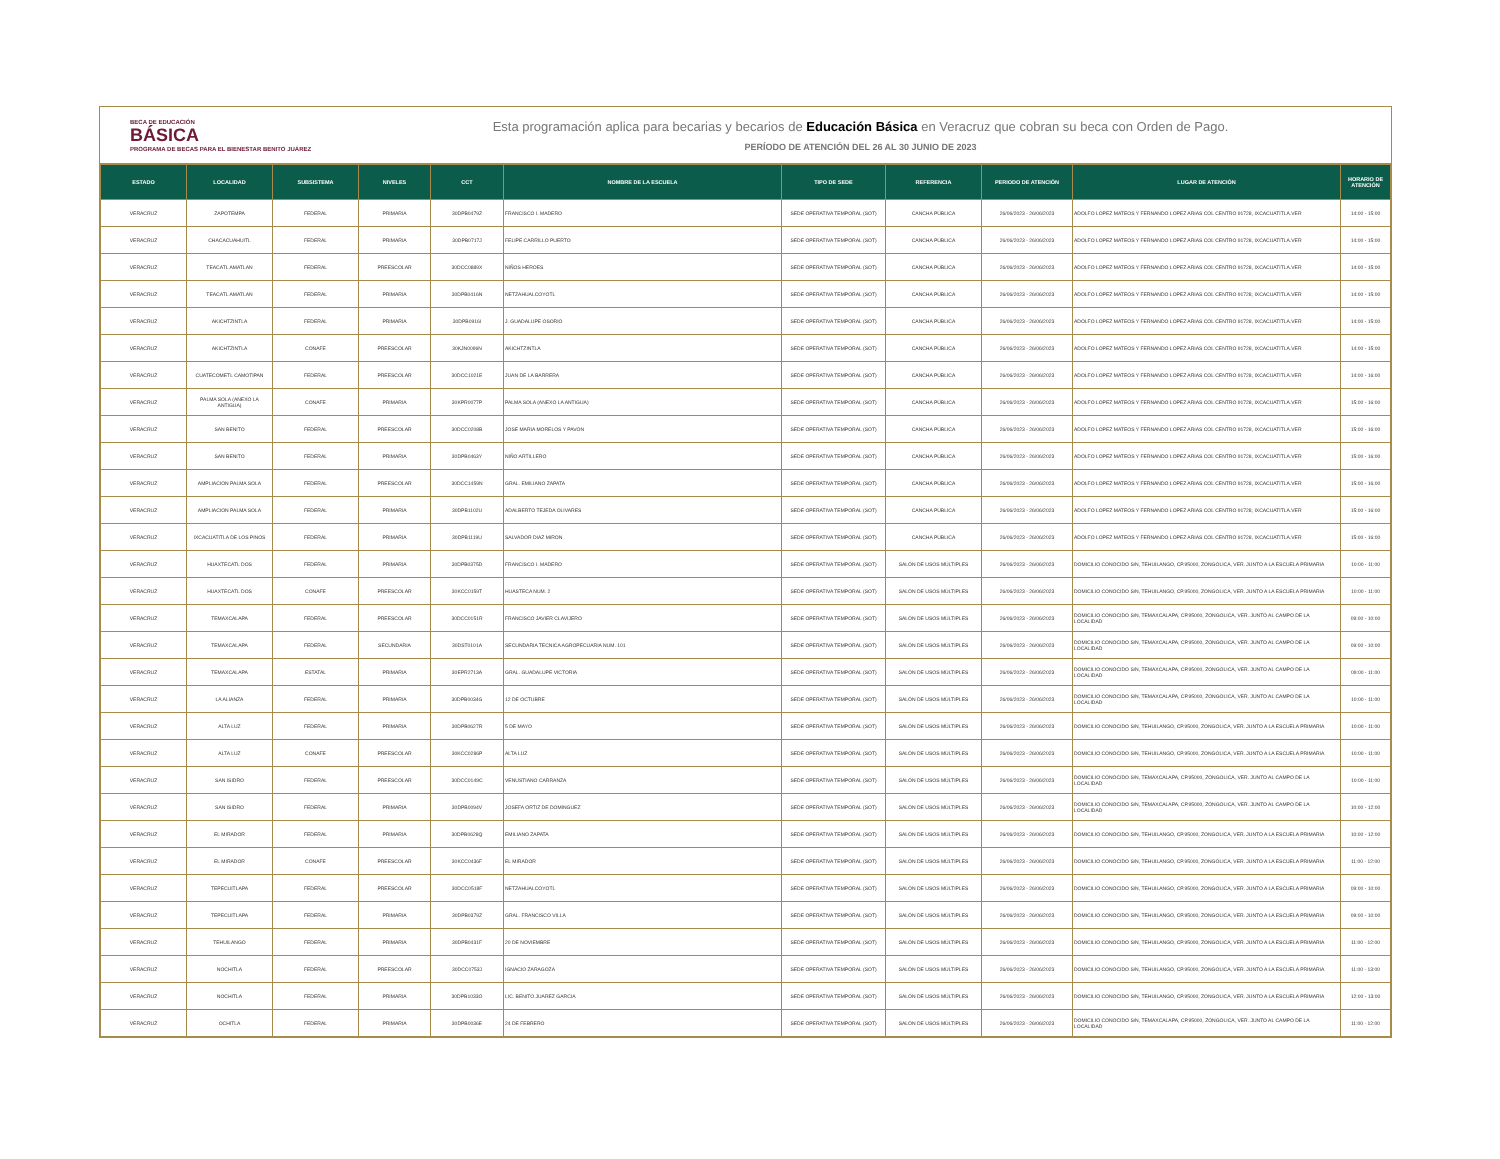BECA DE EDUCACIÓN
BÁSICA
PROGRAMA DE BECAS PARA EL BIENESTAR BENITO JUÁREZ
Esta programación aplica para becarias y becarios de Educación Básica en Veracruz que cobran su beca con Orden de Pago.
PERÍODO DE ATENCIÓN DEL 26 AL 30 JUNIO DE 2023
| ESTADO | LOCALIDAD | SUBSISTEMA | NIVELES | CCT | NOMBRE DE LA ESCUELA | TIPO DE SEDE | REFERENCIA | PERIODO DE ATENCIÓN | LUGAR DE ATENCIÓN | HORARIO DE ATENCIÓN |
| --- | --- | --- | --- | --- | --- | --- | --- | --- | --- | --- |
| VERACRUZ | ZAPOTEMPA | FEDERAL | PRIMARIA | 30DPB0479Z | FRANCISCO I. MADERO | SEDE OPERATIVA TEMPORAL (SOT) | CANCHA PÚBLICA | 26/06/2023 - 26/06/2023 | ADOLFO LOPEZ MATEOS Y FERNANDO LOPEZ ARIAS COL CENTRO 91728, IXCACUATITLA.VER | 14:00 - 15:00 |
| VERACRUZ | CHACACUAHUITL | FEDERAL | PRIMARIA | 30DPB0717J | FELIPE CARRILLO PUERTO | SEDE OPERATIVA TEMPORAL (SOT) | CANCHA PÚBLICA | 26/06/2023 - 26/06/2023 | ADOLFO LOPEZ MATEOS Y FERNANDO LOPEZ ARIAS COL CENTRO 91728, IXCACUATITLA.VER | 14:00 - 15:00 |
| VERACRUZ | TEACATL AMATLAN | FEDERAL | PREESCOLAR | 30DCC0889X | NIÑOS HEROES | SEDE OPERATIVA TEMPORAL (SOT) | CANCHA PÚBLICA | 26/06/2023 - 26/06/2023 | ADOLFO LOPEZ MATEOS Y FERNANDO LOPEZ ARIAS COL CENTRO 91728, IXCACUATITLA.VER | 14:00 - 15:00 |
| VERACRUZ | TEACATL AMATLAN | FEDERAL | PRIMARIA | 30DPB0416N | NETZAHUALCOYOTL | SEDE OPERATIVA TEMPORAL (SOT) | CANCHA PÚBLICA | 26/06/2023 - 26/06/2023 | ADOLFO LOPEZ MATEOS Y FERNANDO LOPEZ ARIAS COL CENTRO 91728, IXCACUATITLA.VER | 14:00 - 15:00 |
| VERACRUZ | AKICHTZINTLA | FEDERAL | PRIMARIA | 30DPB0916I | J. GUADALUPE OSORIO | SEDE OPERATIVA TEMPORAL (SOT) | CANCHA PÚBLICA | 26/06/2023 - 26/06/2023 | ADOLFO LOPEZ MATEOS Y FERNANDO LOPEZ ARIAS COL CENTRO 91728, IXCACUATITLA.VER | 14:00 - 15:00 |
| VERACRUZ | AKICHTZINTLA | CONAFE | PREESCOLAR | 30KJN0096N | AKICHTZINTLA | SEDE OPERATIVA TEMPORAL (SOT) | CANCHA PÚBLICA | 26/06/2023 - 26/06/2023 | ADOLFO LOPEZ MATEOS Y FERNANDO LOPEZ ARIAS COL CENTRO 91728, IXCACUATITLA.VER | 14:00 - 15:00 |
| VERACRUZ | CUATECOMETL CAMOTIPAN | FEDERAL | PREESCOLAR | 30DCC1021E | JUAN DE LA BARRERA | SEDE OPERATIVA TEMPORAL (SOT) | CANCHA PÚBLICA | 26/06/2023 - 26/06/2023 | ADOLFO LOPEZ MATEOS Y FERNANDO LOPEZ ARIAS COL CENTRO 91728, IXCACUATITLA.VER | 14:00 - 16:00 |
| VERACRUZ | PALMA SOLA (ANEXO LA ANTIGUA) | CONAFE | PRIMARIA | 30KPR0077P | PALMA SOLA (ANEXO LA ANTIGUA) | SEDE OPERATIVA TEMPORAL (SOT) | CANCHA PÚBLICA | 26/06/2023 - 26/06/2023 | ADOLFO LOPEZ MATEOS Y FERNANDO LOPEZ ARIAS COL CENTRO 91728, IXCACUATITLA.VER | 15:00 - 16:00 |
| VERACRUZ | SAN BENITO | FEDERAL | PREESCOLAR | 30DCC0208B | JOSE MARIA MORELOS Y PAVON | SEDE OPERATIVA TEMPORAL (SOT) | CANCHA PÚBLICA | 26/06/2023 - 26/06/2023 | ADOLFO LOPEZ MATEOS Y FERNANDO LOPEZ ARIAS COL CENTRO 91728, IXCACUATITLA.VER | 15:00 - 16:00 |
| VERACRUZ | SAN BENITO | FEDERAL | PRIMARIA | 30DPB0463Y | NIÑO ARTILLERO | SEDE OPERATIVA TEMPORAL (SOT) | CANCHA PÚBLICA | 26/06/2023 - 26/06/2023 | ADOLFO LOPEZ MATEOS Y FERNANDO LOPEZ ARIAS COL CENTRO 91728, IXCACUATITLA.VER | 15:00 - 16:00 |
| VERACRUZ | AMPLIACION PALMA SOLA | FEDERAL | PREESCOLAR | 30DCC1459N | GRAL. EMILIANO ZAPATA | SEDE OPERATIVA TEMPORAL (SOT) | CANCHA PÚBLICA | 26/06/2023 - 26/06/2023 | ADOLFO LOPEZ MATEOS Y FERNANDO LOPEZ ARIAS COL CENTRO 91728, IXCACUATITLA.VER | 15:00 - 16:00 |
| VERACRUZ | AMPLIACION PALMA SOLA | FEDERAL | PRIMARIA | 30DPB1102U | ADALBERTO TEJEDA OLIVARES | SEDE OPERATIVA TEMPORAL (SOT) | CANCHA PÚBLICA | 26/06/2023 - 26/06/2023 | ADOLFO LOPEZ MATEOS Y FERNANDO LOPEZ ARIAS COL CENTRO 91728, IXCACUATITLA.VER | 15:00 - 16:00 |
| VERACRUZ | IXCACUATITLA DE LOS PINOS | FEDERAL | PRIMARIA | 30DPB1119U | SALVADOR DIAZ MIRON | SEDE OPERATIVA TEMPORAL (SOT) | CANCHA PÚBLICA | 26/06/2023 - 26/06/2023 | ADOLFO LOPEZ MATEOS Y FERNANDO LOPEZ ARIAS COL CENTRO 91728, IXCACUATITLA.VER | 15:00 - 16:00 |
| VERACRUZ | HUAXTECATL DOS | FEDERAL | PRIMARIA | 30DPB0375D | FRANCISCO I. MADERO | SEDE OPERATIVA TEMPORAL (SOT) | SALÓN DE USOS MÚLTIPLES | 26/06/2023 - 26/06/2023 | DOMICILIO CONOCIDO S/N, TEHUILANGO, CP.95000, ZONGOLICA, VER. JUNTO A LA ESCUELA PRIMARIA | 10:00 - 11:00 |
| VERACRUZ | HUAXTECATL DOS | CONAFE | PREESCOLAR | 30KCC0159T | HUASTECA NUM. 2 | SEDE OPERATIVA TEMPORAL (SOT) | SALÓN DE USOS MÚLTIPLES | 26/06/2023 - 26/06/2023 | DOMICILIO CONOCIDO S/N, TEHUILANGO, CP.95000, ZONGOLICA, VER. JUNTO A LA ESCUELA PRIMARIA | 10:00 - 11:00 |
| VERACRUZ | TEMAXCALAPA | FEDERAL | PREESCOLAR | 30DCC0151R | FRANCISCO JAVIER CLAVIJERO | SEDE OPERATIVA TEMPORAL (SOT) | SALÓN DE USOS MÚLTIPLES | 26/06/2023 - 26/06/2023 | DOMICILIO CONOCIDO S/N, TEMAXCALAPA, CP.95000, ZONGOLICA, VER. JUNTO AL CAMPO DE LA LOCALIDAD | 09:00 - 10:00 |
| VERACRUZ | TEMAXCALAPA | FEDERAL | SECUNDARIA | 30DST0101A | SECUNDARIA TECNICA AGROPECUARIA NUM. 101 | SEDE OPERATIVA TEMPORAL (SOT) | SALÓN DE USOS MÚLTIPLES | 26/06/2023 - 26/06/2023 | DOMICILIO CONOCIDO S/N, TEMAXCALAPA, CP.95000, ZONGOLICA, VER. JUNTO AL CAMPO DE LA LOCALIDAD | 09:00 - 10:00 |
| VERACRUZ | TEMAXCALAPA | ESTATAL | PRIMARIA | 30EPR2713A | GRAL. GUADALUPE VICTORIA | SEDE OPERATIVA TEMPORAL (SOT) | SALÓN DE USOS MÚLTIPLES | 26/06/2023 - 26/06/2023 | DOMICILIO CONOCIDO S/N, TEMAXCALAPA, CP.95000, ZONGOLICA, VER. JUNTO AL CAMPO DE LA LOCALIDAD | 09:00 - 11:00 |
| VERACRUZ | LA ALIANZA | FEDERAL | PRIMARIA | 30DPB0034G | 12 DE OCTUBRE | SEDE OPERATIVA TEMPORAL (SOT) | SALÓN DE USOS MÚLTIPLES | 26/06/2023 - 26/06/2023 | DOMICILIO CONOCIDO S/N, TEMAXCALAPA, CP.95000, ZONGOLICA, VER. JUNTO AL CAMPO DE LA LOCALIDAD | 10:00 - 11:00 |
| VERACRUZ | ALTA LUZ | FEDERAL | PRIMARIA | 30DPB0627R | 5 DE MAYO | SEDE OPERATIVA TEMPORAL (SOT) | SALÓN DE USOS MÚLTIPLES | 26/06/2023 - 26/06/2023 | DOMICILIO CONOCIDO S/N, TEHUILANGO, CP.95000, ZONGOLICA, VER. JUNTO A LA ESCUELA PRIMARIA | 10:00 - 11:00 |
| VERACRUZ | ALTA LUZ | CONAFE | PREESCOLAR | 30KCC0286P | ALTA LUZ | SEDE OPERATIVA TEMPORAL (SOT) | SALÓN DE USOS MÚLTIPLES | 26/06/2023 - 26/06/2023 | DOMICILIO CONOCIDO S/N, TEHUILANGO, CP.95000, ZONGOLICA, VER. JUNTO A LA ESCUELA PRIMARIA | 10:00 - 11:00 |
| VERACRUZ | SAN ISIDRO | FEDERAL | PREESCOLAR | 30DCC0149C | VENUSTIANO CARRANZA | SEDE OPERATIVA TEMPORAL (SOT) | SALÓN DE USOS MÚLTIPLES | 26/06/2023 - 26/06/2023 | DOMICILIO CONOCIDO S/N, TEMAXCALAPA, CP.95000, ZONGOLICA, VER. JUNTO AL CAMPO DE LA LOCALIDAD | 10:00 - 11:00 |
| VERACRUZ | SAN ISIDRO | FEDERAL | PRIMARIA | 30DPB0094V | JOSEFA ORTIZ DE DOMINGUEZ | SEDE OPERATIVA TEMPORAL (SOT) | SALÓN DE USOS MÚLTIPLES | 26/06/2023 - 26/06/2023 | DOMICILIO CONOCIDO S/N, TEMAXCALAPA, CP.95000, ZONGOLICA, VER. JUNTO AL CAMPO DE LA LOCALIDAD | 10:00 - 12:00 |
| VERACRUZ | EL MIRADOR | FEDERAL | PRIMARIA | 30DPB0628Q | EMILIANO ZAPATA | SEDE OPERATIVA TEMPORAL (SOT) | SALÓN DE USOS MÚLTIPLES | 26/06/2023 - 26/06/2023 | DOMICILIO CONOCIDO S/N, TEHUILANGO, CP.95000, ZONGOLICA, VER. JUNTO A LA ESCUELA PRIMARIA | 10:00 - 12:00 |
| VERACRUZ | EL MIRADOR | CONAFE | PREESCOLAR | 30KCC0436F | EL MIRADOR | SEDE OPERATIVA TEMPORAL (SOT) | SALÓN DE USOS MÚLTIPLES | 26/06/2023 - 26/06/2023 | DOMICILIO CONOCIDO S/N, TEHUILANGO, CP.95000, ZONGOLICA, VER. JUNTO A LA ESCUELA PRIMARIA | 11:00 - 12:00 |
| VERACRUZ | TEPECUITLAPA | FEDERAL | PREESCOLAR | 30DCC0518F | NETZAHUALCOYOTL | SEDE OPERATIVA TEMPORAL (SOT) | SALÓN DE USOS MÚLTIPLES | 26/06/2023 - 26/06/2023 | DOMICILIO CONOCIDO S/N, TEHUILANGO, CP.95000, ZONGOLICA, VER. JUNTO A LA ESCUELA PRIMARIA | 09:00 - 10:00 |
| VERACRUZ | TEPECUITLAPA | FEDERAL | PRIMARIA | 30DPB0379Z | GRAL. FRANCISCO VILLA | SEDE OPERATIVA TEMPORAL (SOT) | SALÓN DE USOS MÚLTIPLES | 26/06/2023 - 26/06/2023 | DOMICILIO CONOCIDO S/N, TEHUILANGO, CP.95000, ZONGOLICA, VER. JUNTO A LA ESCUELA PRIMARIA | 09:00 - 10:00 |
| VERACRUZ | TEHUILANGO | FEDERAL | PRIMARIA | 30DPB0431F | 20 DE NOVIEMBRE | SEDE OPERATIVA TEMPORAL (SOT) | SALÓN DE USOS MÚLTIPLES | 26/06/2023 - 26/06/2023 | DOMICILIO CONOCIDO S/N, TEHUILANGO, CP.95000, ZONGOLICA, VER. JUNTO A LA ESCUELA PRIMARIA | 11:00 - 12:00 |
| VERACRUZ | NOCHITLA | FEDERAL | PREESCOLAR | 30DCC0753J | IGNACIO ZARAGOZA | SEDE OPERATIVA TEMPORAL (SOT) | SALÓN DE USOS MÚLTIPLES | 26/06/2023 - 26/06/2023 | DOMICILIO CONOCIDO S/N, TEHUILANGO, CP.95000, ZONGOLICA, VER. JUNTO A LA ESCUELA PRIMARIA | 11:00 - 13:00 |
| VERACRUZ | NOCHITLA | FEDERAL | PRIMARIA | 30DPB1033O | LIC. BENITO JUAREZ GARCIA | SEDE OPERATIVA TEMPORAL (SOT) | SALÓN DE USOS MÚLTIPLES | 26/06/2023 - 26/06/2023 | DOMICILIO CONOCIDO S/N, TEHUILANGO, CP.95000, ZONGOLICA, VER. JUNTO A LA ESCUELA PRIMARIA | 12:00 - 13:00 |
| VERACRUZ | OCHITLA | FEDERAL | PRIMARIA | 30DPB0036E | 24 DE FEBRERO | SEDE OPERATIVA TEMPORAL (SOT) | SALÓN DE USOS MÚLTIPLES | 26/06/2023 - 26/06/2023 | DOMICILIO CONOCIDO S/N, TEMAXCALAPA, CP.95000, ZONGOLICA, VER. JUNTO AL CAMPO DE LA LOCALIDAD | 11:00 - 12:00 |